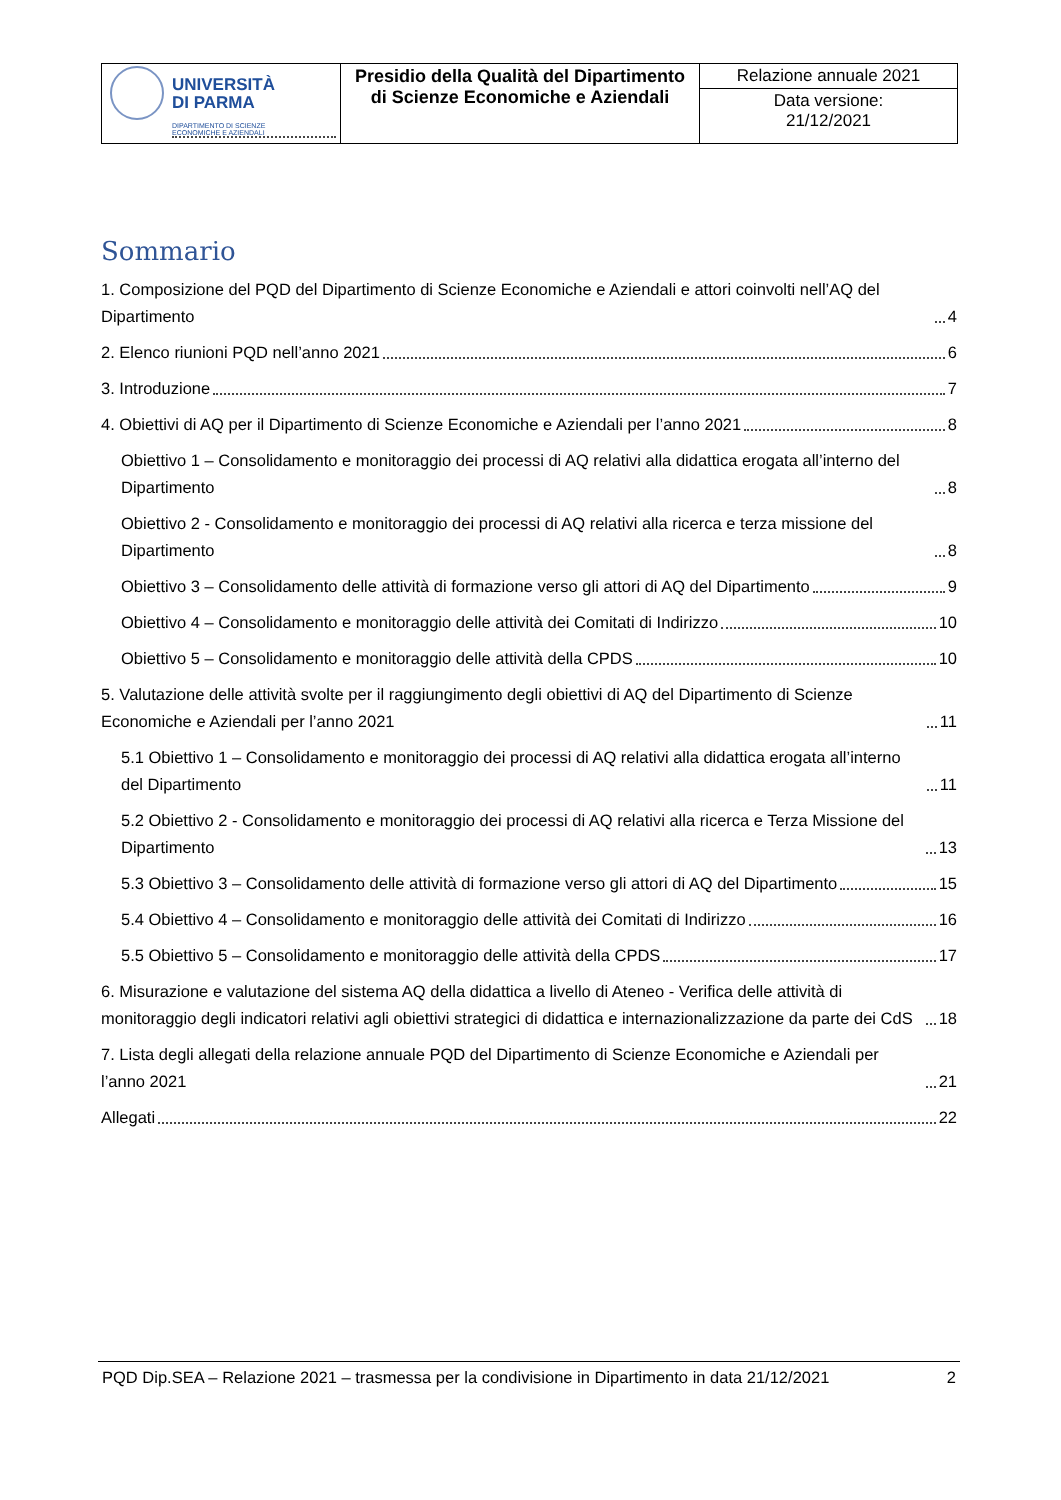| UNIVERSITÀ DI PARMA DIPARTIMENTO DI SCIENZE ECONOMICHE E AZIENDALI | Presidio della Qualità del Dipartimento di Scienze Economiche e Aziendali | Relazione annuale 2021 |
| | | Data versione: 21/12/2021 |
Sommario
1. Composizione del PQD del Dipartimento di Scienze Economiche e Aziendali e attori coinvolti nell’AQ del Dipartimento 4
2. Elenco riunioni PQD nell’anno 2021 6
3. Introduzione 7
4. Obiettivi di AQ per il Dipartimento di Scienze Economiche e Aziendali per l’anno 2021 8
Obiettivo 1 – Consolidamento e monitoraggio dei processi di AQ relativi alla didattica erogata all’interno del Dipartimento 8
Obiettivo 2 - Consolidamento e monitoraggio dei processi di AQ relativi alla ricerca e terza missione del Dipartimento 8
Obiettivo 3 – Consolidamento delle attività di formazione verso gli attori di AQ del Dipartimento 9
Obiettivo 4 – Consolidamento e monitoraggio delle attività dei Comitati di Indirizzo 10
Obiettivo 5 – Consolidamento e monitoraggio delle attività della CPDS 10
5. Valutazione delle attività svolte per il raggiungimento degli obiettivi di AQ del Dipartimento di Scienze Economiche e Aziendali per l’anno 2021 11
5.1 Obiettivo 1 – Consolidamento e monitoraggio dei processi di AQ relativi alla didattica erogata all’interno del Dipartimento 11
5.2 Obiettivo 2 - Consolidamento e monitoraggio dei processi di AQ relativi alla ricerca e Terza Missione del Dipartimento 13
5.3 Obiettivo 3 – Consolidamento delle attività di formazione verso gli attori di AQ del Dipartimento 15
5.4 Obiettivo 4 – Consolidamento e monitoraggio delle attività dei Comitati di Indirizzo 16
5.5 Obiettivo 5 – Consolidamento e monitoraggio delle attività della CPDS 17
6. Misurazione e valutazione del sistema AQ della didattica a livello di Ateneo - Verifica delle attività di monitoraggio degli indicatori relativi agli obiettivi strategici di didattica e internazionalizzazione da parte dei CdS 18
7. Lista degli allegati della relazione annuale PQD del Dipartimento di Scienze Economiche e Aziendali per l’anno 2021 21
Allegati 22
PQD Dip.SEA – Relazione 2021 – trasmessa per la condivisione in Dipartimento in data 21/12/2021 2